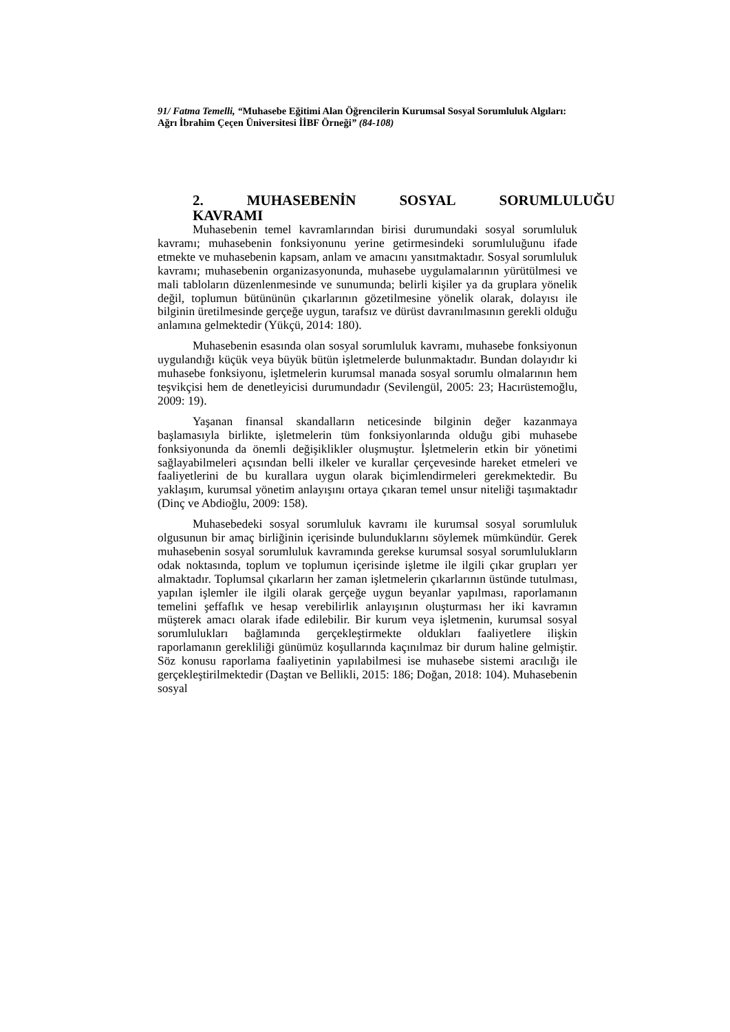91/ Fatma Temelli, “Muhasebe Eğitimi Alan Öğrencilerin Kurumsal Sosyal Sorumluluk Algıları: Ağrı İbrahim Çeçen Üniversitesi İİBF Örneği” (84-108)
2. MUHASEBENİN SOSYAL SORUMLULUĞU
KAVRAMI
Muhasebenin temel kavramlarından birisi durumundaki sosyal sorumluluk kavramı; muhasebenin fonksiyonunu yerine getirmesindeki sorumluluğunu ifade etmekte ve muhasebenin kapsam, anlam ve amacını yansıtmaktadır. Sosyal sorumluluk kavramı; muhasebenin organizasyonunda, muhasebe uygulamalarının yürütülmesi ve mali tabloların düzenlenmesinde ve sunumunda; belirli kişiler ya da gruplara yönelik değil, toplumun bütününün çıkarlarının gözetilmesine yönelik olarak, dolayısı ile bilginin üretilmesinde gerçeğe uygun, tarafsız ve dürüst davranılmasının gerekli olduğu anlamına gelmektedir (Yükçü, 2014: 180).
Muhasebenin esasında olan sosyal sorumluluk kavramı, muhasebe fonksiyonun uygulandığı küçük veya büyük bütün işletmelerde bulunmaktadır. Bundan dolayıdır ki muhasebe fonksiyonu, işletmelerin kurumsal manada sosyal sorumlu olmalarının hem teşvikçisi hem de denetleyicisi durumundadır (Sevilengül, 2005: 23; Hacırüstemoğlu, 2009: 19).
Yaşanan finansal skandalların neticesinde bilginin değer kazanmaya başlamasıyla birlikte, işletmelerin tüm fonksiyonlarında olduğu gibi muhasebe fonksiyonunda da önemli değişiklikler oluşmuştur. İşletmelerin etkin bir yönetimi sağlayabilmeleri açısından belli ilkeler ve kurallar çerçevesinde hareket etmeleri ve faaliyetlerini de bu kurallara uygun olarak biçimlendirmeleri gerekmektedir. Bu yaklaşım, kurumsal yönetim anlayışını ortaya çıkaran temel unsur niteliği taşımaktadır (Dinç ve Abdioğlu, 2009: 158).
Muhasebedeki sosyal sorumluluk kavramı ile kurumsal sosyal sorumluluk olgusunun bir amaç birliğinin içerisinde bulunduklarını söylemek mümkündür. Gerek muhasebenin sosyal sorumluluk kavramında gerekse kurumsal sosyal sorumlulukların odak noktasında, toplum ve toplumun içerisinde işletme ile ilgili çıkar grupları yer almaktadır. Toplumsal çıkarların her zaman işletmelerin çıkarlarının üstünde tutulması, yapılan işlemler ile ilgili olarak gerçeğe uygun beyanlar yapılması, raporlamanın temelini şeffaflık ve hesap verebilirlik anlayışının oluşturması her iki kavramın müşterek amacı olarak ifade edilebilir. Bir kurum veya işletmenin, kurumsal sosyal sorumlulukları bağlamında gerçekleştirmekte oldukları faaliyetlere ilişkin raporlamanın gerekliliği günümüz koşullarında kaçınılmaz bir durum haline gelmiştir. Söz konusu raporlama faaliyetinin yapılabilmesi ise muhasebe sistemi aracılığı ile gerçekleştirilmektedir (Daştan ve Bellikli, 2015: 186; Doğan, 2018: 104). Muhasebenin sosyal